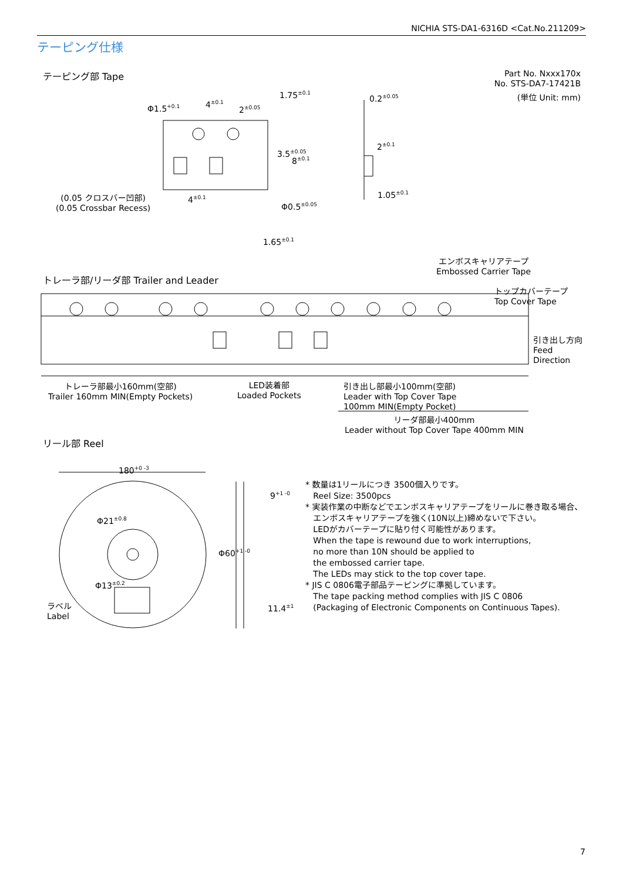NICHIA STS-DA1-6316D <Cat.No.211209>
テーピング仕様
テーピング部 Tape
Part No. Nxxx170x
No. STS-DA7-17421B
(単位 Unit: mm)
Φ1.5<sup>+0.1</sup> 4<sup>±0.1</sup>
2<sup>±0.05</sup>
1.75<sup>±0.1</sup>
3.5<sup>±0.05</sup>
8<sup>±0.1</sup>
0.2<sup>±0.05</sup>
2<sup>±0.1</sup>
1.05<sup>±0.1</sup>
4<sup>±0.1</sup>
(0.05 クロスバー凹部)
(0.05 Crossbar Recess)
Φ0.5<sup>±0.05</sup>
1.65<sup>±0.1</sup>
エンボスキャリアテープ
Embossed Carrier Tape
トレーラ部/リーダ部 Trailer and Leader
トップカバーテープ
Top Cover Tape
引き出し方向
Feed
Direction
トレーラ部最小160mm(空部)
Trailer 160mm MIN(Empty Pockets)
LED装着部
Loaded Pockets
引き出し部最小100mm(空部)
Leader with Top Cover Tape
100mm MIN(Empty Pocket)
リーダ部最小400mm
Leader without Top Cover Tape 400mm MIN
リール部 Reel
180<sup>+0 -3</sup>
Φ21<sup>±0.8</sup>
Φ13<sup>±0.2</sup>
Φ60<sup>+1 -0</sup>
9<sup>+1 -0</sup>
11.4<sup>±1</sup>
ラベル
Label
* 数量は1リールにつき 3500個入りです。
Reel Size: 3500pcs
* 実装作業の中断などでエンボスキャリアテープをリールに巻き取る場合、
エンボスキャリアテープを強く(10N以上)締めないで下さい。
LEDがカバーテープに貼り付く可能性があります。
When the tape is rewound due to work interruptions,
no more than 10N should be applied to
the embossed carrier tape.
The LEDs may stick to the top cover tape.
* JIS C 0806電子部品テーピングに準拠しています。
The tape packing method complies with JIS C 0806
(Packaging of Electronic Components on Continuous Tapes).
7